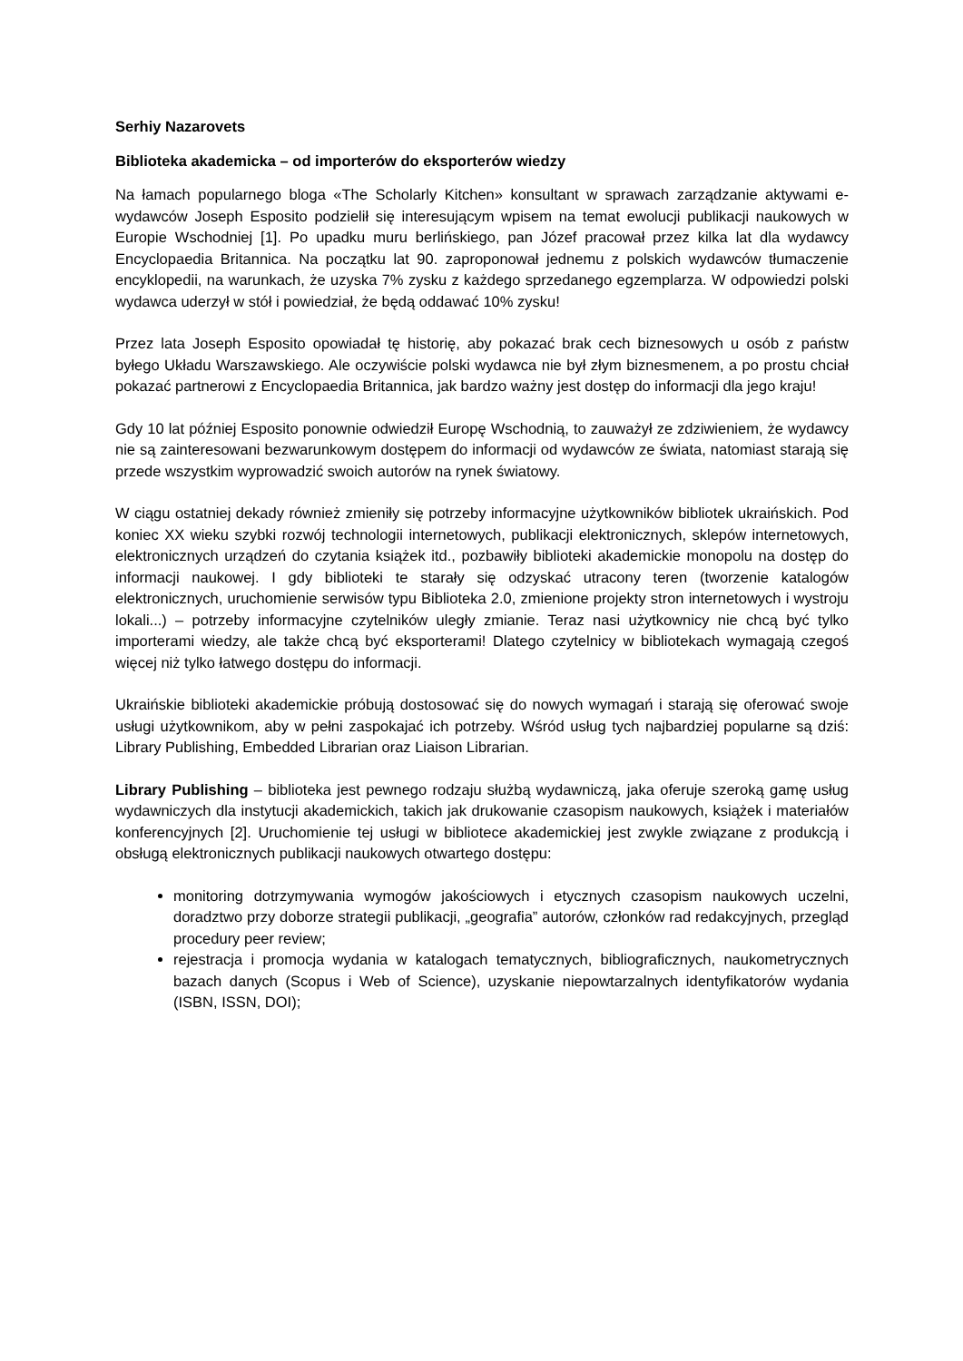Serhiy Nazarovets
Biblioteka akademicka – od importerów do eksporterów wiedzy
Na łamach popularnego bloga «The Scholarly Kitchen» konsultant w sprawach zarządzanie aktywami e-wydawców Joseph Esposito podzielił się interesującym wpisem na temat ewolucji publikacji naukowych w Europie Wschodniej [1]. Po upadku muru berlińskiego, pan Józef pracował przez kilka lat dla wydawcy Encyclopaedia Britannica. Na początku lat 90. zaproponował jednemu z polskich wydawców tłumaczenie encyklopedii, na warunkach, że uzyska 7% zysku z każdego sprzedanego egzemplarza. W odpowiedzi polski wydawca uderzył w stół i powiedział, że będą oddawać 10% zysku!
Przez lata Joseph Esposito opowiadał tę historię, aby pokazać brak cech biznesowych u osób z państw byłego Układu Warszawskiego. Ale oczywiście polski wydawca nie był złym biznesmenem, a po prostu chciał pokazać partnerowi z Encyclopaedia Britannica, jak bardzo ważny jest dostęp do informacji dla jego kraju!
Gdy 10 lat później Esposito ponownie odwiedził Europę Wschodnią, to zauważył ze zdziwieniem, że wydawcy nie są zainteresowani bezwarunkowym dostępem do informacji od wydawców ze świata, natomiast starają się przede wszystkim wyprowadzić swoich autorów na rynek światowy.
W ciągu ostatniej dekady również zmieniły się potrzeby informacyjne użytkowników bibliotek ukraińskich. Pod koniec XX wieku szybki rozwój technologii internetowych, publikacji elektronicznych, sklepów internetowych, elektronicznych urządzeń do czytania książek itd., pozbawiły biblioteki akademickie monopolu na dostęp do informacji naukowej. I gdy biblioteki te starały się odzyskać utracony teren (tworzenie katalogów elektronicznych, uruchomienie serwisów typu Biblioteka 2.0, zmienione projekty stron internetowych i wystroju lokali...) – potrzeby informacyjne czytelników uległy zmianie. Teraz nasi użytkownicy nie chcą być tylko importerami wiedzy, ale także chcą być eksporterami! Dlatego czytelnicy w bibliotekach wymagają czegoś więcej niż tylko łatwego dostępu do informacji.
Ukraińskie biblioteki akademickie próbują dostosować się do nowych wymagań i starają się oferować swoje usługi użytkownikom, aby w pełni zaspokajać ich potrzeby. Wśród usług tych najbardziej popularne są dziś: Library Publishing, Embedded Librarian oraz Liaison Librarian.
Library Publishing – biblioteka jest pewnego rodzaju służbą wydawniczą, jaka oferuje szeroką gamę usług wydawniczych dla instytucji akademickich, takich jak drukowanie czasopism naukowych, książek i materiałów konferencyjnych [2]. Uruchomienie tej usługi w bibliotece akademickiej jest zwykle związane z produkcją i obsługą elektronicznych publikacji naukowych otwartego dostępu:
monitoring dotrzymywania wymogów jakościowych i etycznych czasopism naukowych uczelni, doradztwo przy doborze strategii publikacji, „geografia” autorów, członków rad redakcyjnych, przegląd procedury peer review;
rejestracja i promocja wydania w katalogach tematycznych, bibliograficznych, naukometrycznych bazach danych (Scopus i Web of Science), uzyskanie niepowtarzalnych identyfikatorów wydania (ISBN, ISSN, DOI);